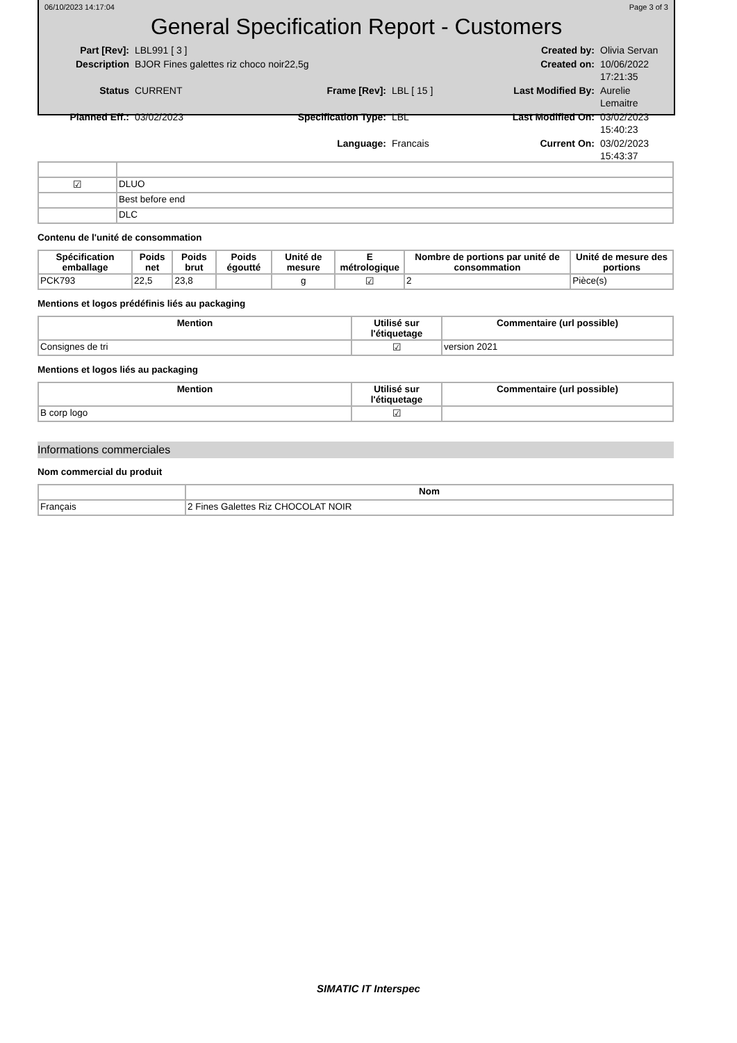06/10/2023 14:17:04 Page 3 of 3
General Specification Report - Customers
Part [Rev]: LBL991 [ 3 ] Created by: Olivia Servan Description BJOR Fines galettes riz choco noir22,5g Created on: 10/06/2022 17:21:35 Status CURRENT Frame [Rev]: LBL [ 15 ] Last Modified By: Aurelie Lemaitre Planned Eff.: 03/02/2023 Specification Type: LBL Last Modified On: 03/02/2023 15:40:23 Language: Francais Current On: 03/02/2023 15:43:37
| ☑ | DLUO |
| | Best before end |
| | DLC |
Contenu de l'unité de consommation
| Spécification emballage | Poids net | Poids brut | Poids égoutté | Unité de mesure | E métrologique | Nombre de portions par unité de consommation | Unité de mesure des portions |
| --- | --- | --- | --- | --- | --- | --- | --- |
| PCK793 | 22,5 | 23,8 | | g | ☑ | 2 | Pièce(s) |
Mentions et logos prédéfinis liés au packaging
| Mention | Utilisé sur l'étiquetage | Commentaire (url possible) |
| --- | --- | --- |
| Consignes de tri | ☑ | version 2021 |
Mentions et logos liés au packaging
| Mention | Utilisé sur l'étiquetage | Commentaire (url possible) |
| --- | --- | --- |
| B corp logo | ☑ | |
Informations commerciales
Nom commercial du produit
| | Nom |
| --- | --- |
| Français | 2 Fines Galettes Riz CHOCOLAT NOIR |
SIMATIC IT Interspec